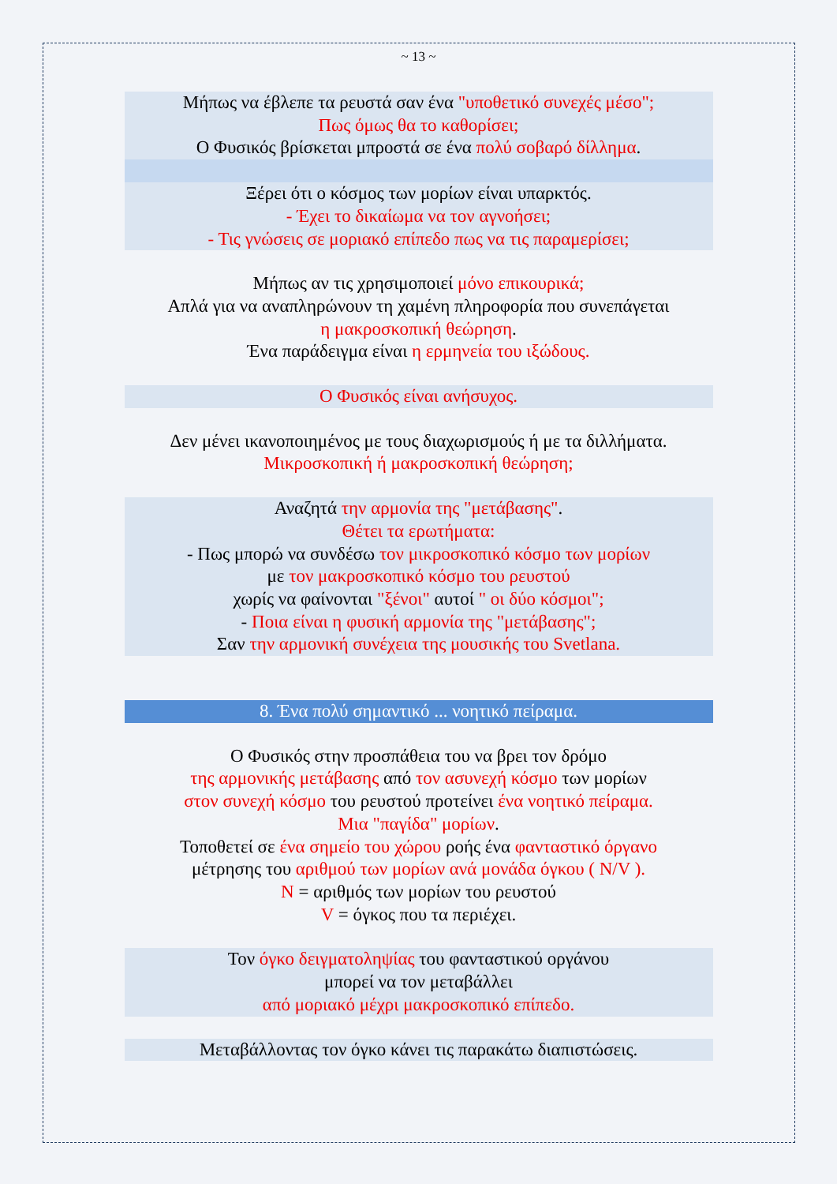~ 13 ~
Μήπως να έβλεπε τα ρευστά σαν ένα "υποθετικό συνεχές μέσο";
Πως όμως θα το καθορίσει;
Ο Φυσικός βρίσκεται μπροστά σε ένα πολύ σοβαρό δίλλημα.
Ξέρει ότι ο κόσμος των μορίων είναι υπαρκτός.
- Έχει το δικαίωμα να τον αγνοήσει;
- Τις γνώσεις σε μοριακό επίπεδο πως να τις παραμερίσει;
Μήπως αν τις χρησιμοποιεί μόνο επικουρικά;
Απλά για να αναπληρώνουν τη χαμένη πληροφορία που συνεπάγεται
η μακροσκοπική θεώρηση.
Ένα παράδειγμα είναι η ερμηνεία του ιξώδους.
Ο Φυσικός είναι ανήσυχος.
Δεν μένει ικανοποιημένος με τους διαχωρισμούς ή με τα διλλήματα.
Μικροσκοπική ή μακροσκοπική θεώρηση;
Αναζητά την αρμονία της "μετάβασης".
Θέτει τα ερωτήματα:
- Πως μπορώ να συνδέσω τον μικροσκοπικό κόσμο των μορίων
με τον μακροσκοπικό κόσμο του ρευστού
χωρίς να φαίνονται "ξένοι" αυτοί " οι δύο κόσμοι";
- Ποια είναι η φυσική αρμονία της "μετάβασης";
Σαν την αρμονική συνέχεια της μουσικής του Svetlana.
8. Ένα πολύ σημαντικό ... νοητικό πείραμα.
Ο Φυσικός στην προσπάθεια του να βρει τον δρόμο
της αρμονικής μετάβασης από τον ασυνεχή κόσμο των μορίων
στον συνεχή κόσμο του ρευστού προτείνει ένα νοητικό πείραμα.
Μια "παγίδα" μορίων.
Τοποθετεί σε ένα σημείο του χώρου ροής ένα φανταστικό όργανο
μέτρησης του αριθμού των μορίων ανά μονάδα όγκου ( N/V ).
N = αριθμός των μορίων του ρευστού
V = όγκος που τα περιέχει.
Τον όγκο δειγματοληψίας του φανταστικού οργάνου
μπορεί να τον μεταβάλλει
από μοριακό μέχρι μακροσκοπικό επίπεδο.
Μεταβάλλοντας τον όγκο κάνει τις παρακάτω διαπιστώσεις.